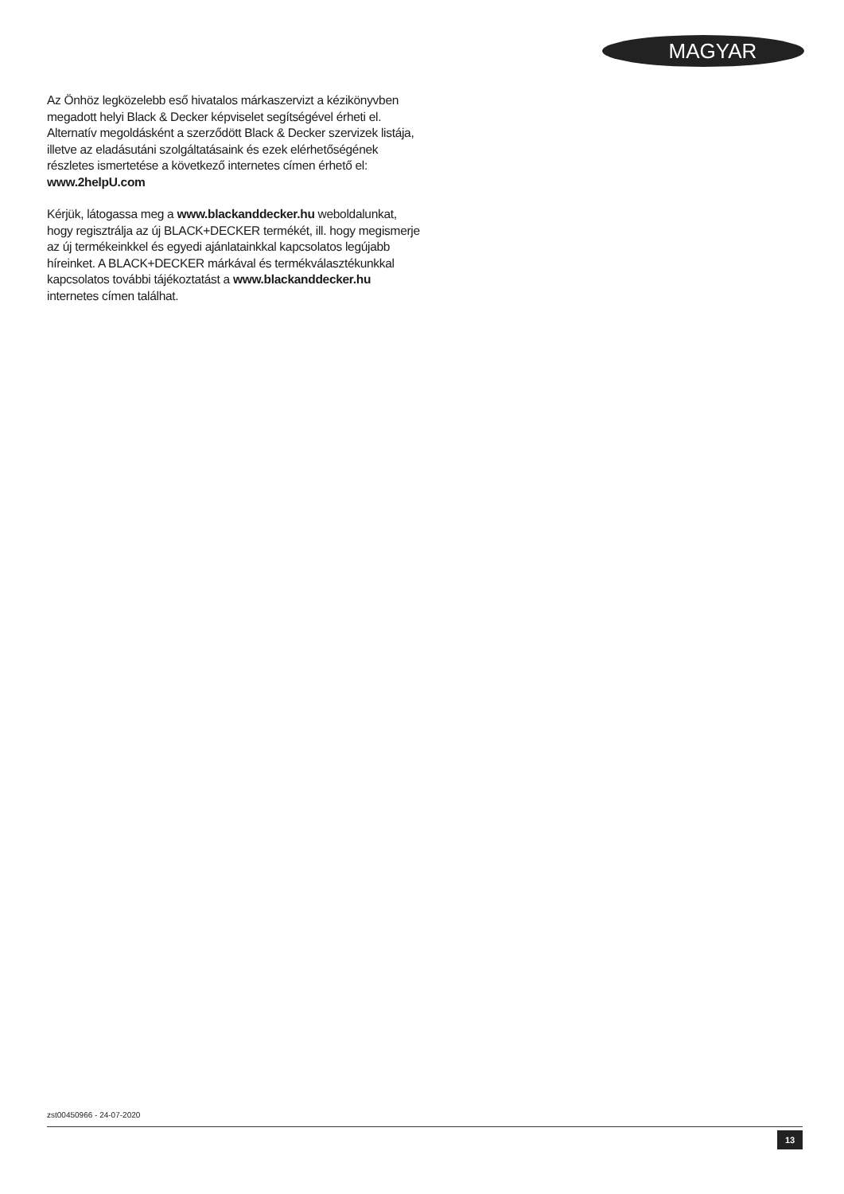MAGYAR
Az Önhöz legközelebb eső hivatalos márkaszervizt a kézikönyvben megadott helyi Black & Decker képviselet segítségével érheti el. Alternatív megoldásként a szerződött Black & Decker szervizek listája, illetve az eladásutáni szolgáltatásaink és ezek elérhetőségének részletes ismertetése a következő internetes címen érhető el:
www.2helpU.com
Kérjük, látogassa meg a www.blackanddecker.hu weboldalunkat, hogy regisztrálja az új BLACK+DECKER termékét, ill. hogy megismerje az új termékeinkkel és egyedi ajánlatainkkal kapcsolatos legújabb híreinket. A BLACK+DECKER márkával és termékválasztékunkkal kapcsolatos további tájékoztatást a www.blackanddecker.hu internetes címen találhat.
zst00450966 - 24-07-2020
13